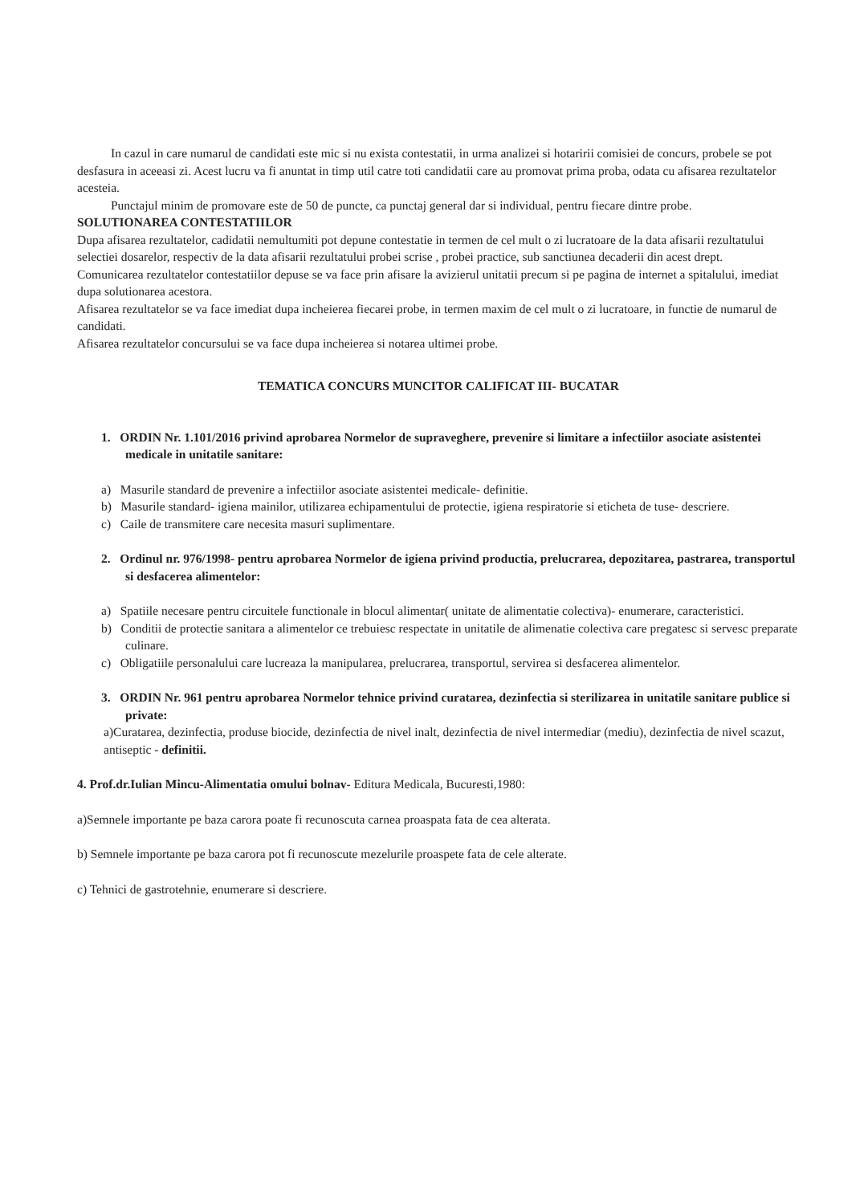In cazul in care numarul de candidati este mic si nu exista contestatii, in urma analizei si hotaririi comisiei de concurs, probele se pot desfasura in aceeasi zi. Acest lucru va fi anuntat in timp util catre toti candidatii care au promovat prima proba, odata cu afisarea rezultatelor acesteia.
Punctajul minim de promovare este de 50 de puncte, ca punctaj general dar si individual, pentru fiecare dintre probe.
SOLUTIONAREA CONTESTATIILOR
Dupa afisarea rezultatelor, cadidatii nemultumiti pot depune contestatie in termen de cel mult o zi lucratoare de la data afisarii rezultatului selectiei dosarelor, respectiv de la data afisarii rezultatului probei scrise , probei practice, sub sanctiunea decaderii din acest drept.
Comunicarea rezultatelor contestatiilor depuse se va face prin afisare la avizierul unitatii precum si pe pagina de internet a spitalului, imediat dupa solutionarea acestora.
Afisarea rezultatelor se va face imediat dupa incheierea fiecarei probe, in termen maxim de cel mult o zi lucratoare, in functie de numarul de candidati.
Afisarea rezultatelor concursului se va face dupa incheierea si notarea ultimei probe.
TEMATICA CONCURS MUNCITOR CALIFICAT III- BUCATAR
1. ORDIN Nr. 1.101/2016 privind aprobarea Normelor de supraveghere, prevenire si limitare a infectiilor asociate asistentei medicale in unitatile sanitare:
a) Masurile standard de prevenire a infectiilor asociate asistentei medicale- definitie.
b) Masurile standard- igiena mainilor, utilizarea echipamentului de protectie, igiena respiratorie si eticheta de tuse- descriere.
c) Caile de transmitere care necesita masuri suplimentare.
2. Ordinul nr. 976/1998- pentru aprobarea Normelor de igiena privind productia, prelucrarea, depozitarea, pastrarea, transportul si desfacerea alimentelor:
a) Spatiile necesare pentru circuitele functionale in blocul alimentar( unitate de alimentatie colectiva)- enumerare, caracteristici.
b) Conditii de protectie sanitara a alimentelor ce trebuiesc respectate in unitatile de alimenatie colectiva care pregatesc si servesc preparate culinare.
c) Obligatiile personalului care lucreaza la manipularea, prelucrarea, transportul, servirea si desfacerea alimentelor.
3. ORDIN Nr. 961 pentru aprobarea Normelor tehnice privind curatarea, dezinfectia si sterilizarea in unitatile sanitare publice si private:
a)Curatarea, dezinfectia, produse biocide, dezinfectia de nivel inalt, dezinfectia de nivel intermediar (mediu), dezinfectia de nivel scazut, antiseptic - definitii.
4. Prof.dr.Iulian Mincu-Alimentatia omului bolnav- Editura Medicala, Bucuresti,1980:
a)Semnele importante pe baza carora poate fi recunoscuta carnea proaspata fata de cea alterata.
b) Semnele importante pe baza carora pot fi recunoscute mezelurile proaspete fata de cele alterate.
c) Tehnici de gastrotehnie, enumerare si descriere.